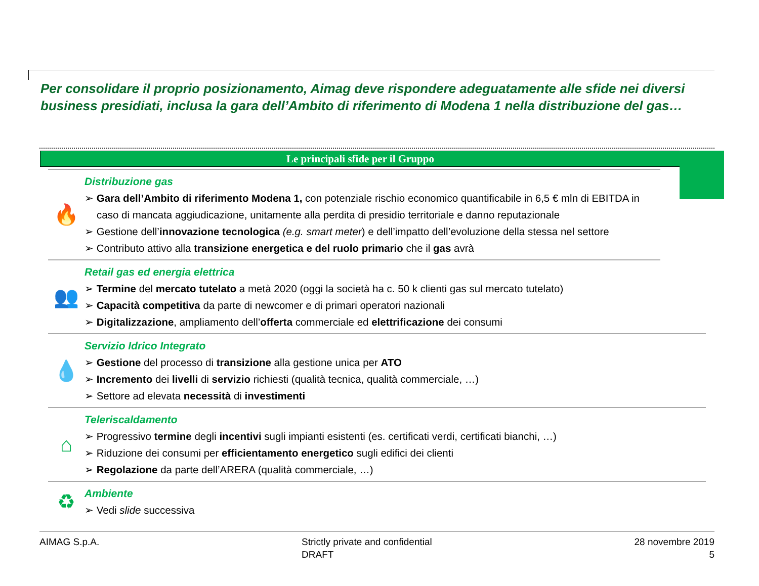Per consolidare il proprio posizionamento, Aimag deve rispondere adeguatamente alle sfide nei diversi business presidiati, inclusa la gara dell’Ambito di riferimento di Modena 1 nella distribuzione del gas…
Le principali sfide per il Gruppo
🔥
Distribuzione gas
➢ Gara dell’Ambito di riferimento Modena 1, con potenziale rischio economico quantificabile in 6,5 € mln di EBITDA in caso di mancata aggiudicazione, unitamente alla perdita di presidio territoriale e danno reputazionale
➢ Gestione dell’innovazione tecnologica (e.g. smart meter) e dell’impatto dell’evoluzione della stessa nel settore
➢ Contributo attivo alla transizione energetica e del ruolo primario che il gas avrà
👥
Retail gas ed energia elettrica
➢ Termine del mercato tutelato a metà 2020 (oggi la società ha c. 50 k clienti gas sul mercato tutelato)
➢ Capacità competitiva da parte di newcomer e di primari operatori nazionali
➢ Digitalizzazione, ampliamento dell’offerta commerciale ed elettrificazione dei consumi
💧
Servizio Idrico Integrato
➢ Gestione del processo di transizione alla gestione unica per ATO
➢ Incremento dei livelli di servizio richiesti (qualità tecnica, qualità commerciale, …)
➢ Settore ad elevata necessità di investimenti
⌂
Teleriscaldamento
➢ Progressivo termine degli incentivi sugli impianti esistenti (es. certificati verdi, certificati bianchi, …)
➢ Riduzione dei consumi per efficientamento energetico sugli edifici dei clienti
➢ Regolazione da parte dell’ARERA (qualità commerciale, …)
♻
Ambiente
➢ Vedi slide successiva
AIMAG S.p.A. Strictly private and confidential
DRAFT
28 novembre 2019
5